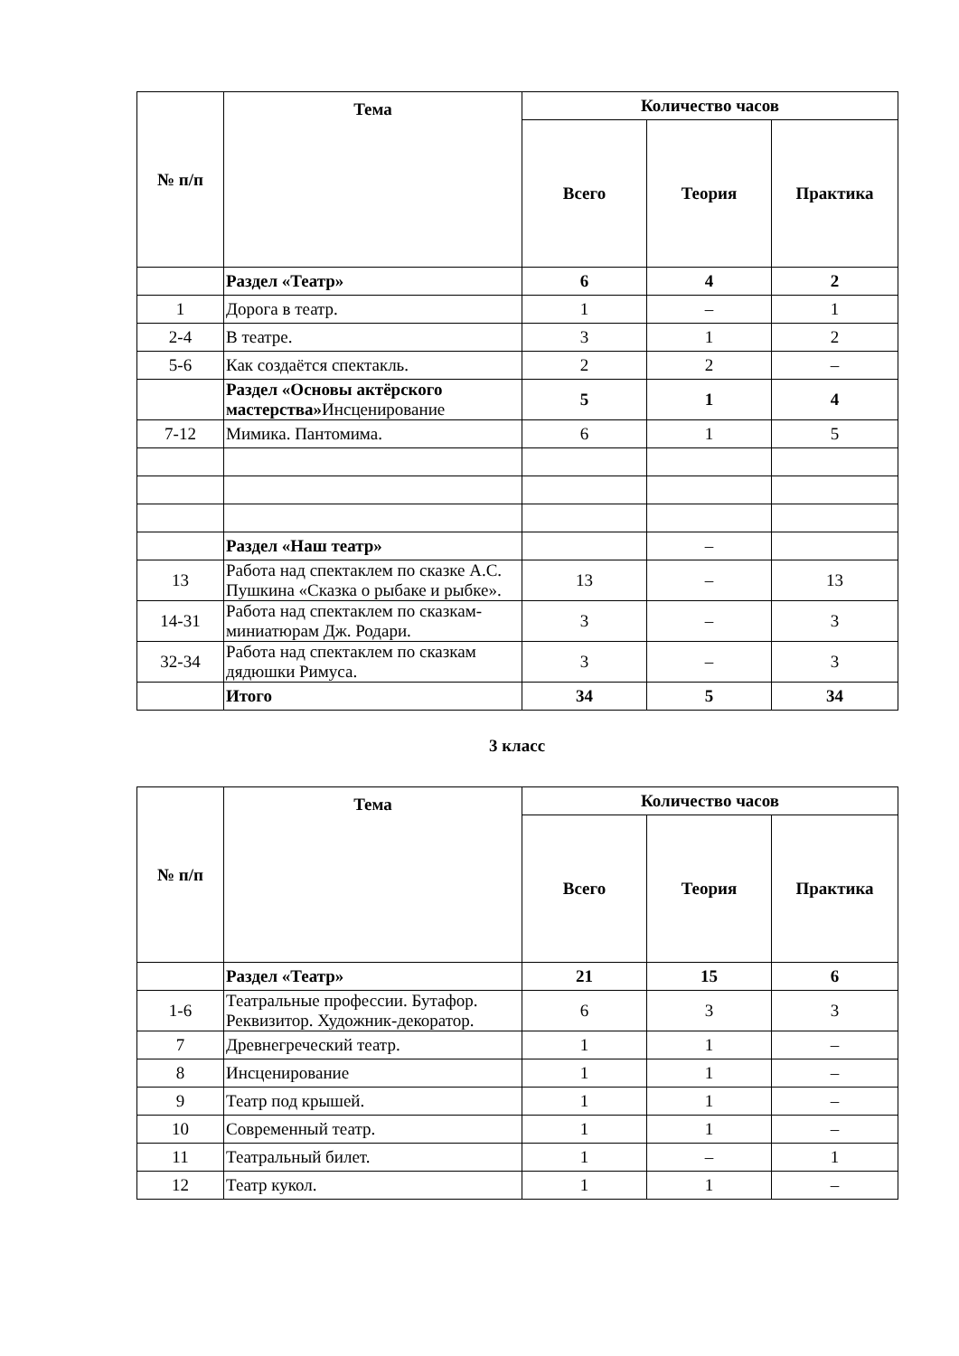| № п/п | Тема | Количество часов | | |
| --- | --- | --- | --- | --- |
| | | Всего | Теория | Практика |
| | Раздел «Театр» | 6 | 4 | 2 |
| 1 | Дорога в театр. | 1 | – | 1 |
| 2-4 | В театре. | 3 | 1 | 2 |
| 5-6 | Как создаётся спектакль. | 2 | 2 | – |
| | Раздел «Основы актёрского мастерства» Инсценирование | 5 | 1 | 4 |
| 7-12 | Мимика. Пантомима. | 6 | 1 | 5 |
| | Раздел «Наш театр» | | – | |
| 13 | Работа над спектаклем по сказке А.С. Пушкина «Сказка о рыбаке и рыбке». | 13 | – | 13 |
| 14-31 | Работа над спектаклем по сказкам-миниатюрам Дж. Родари. | 3 | – | 3 |
| 32-34 | Работа над спектаклем по сказкам дядюшки Римуса. | 3 | – | 3 |
| | Итого | 34 | 5 | 34 |
3 класс
| № п/п | Тема | Количество часов | | |
| --- | --- | --- | --- | --- |
| | | Всего | Теория | Практика |
| | Раздел «Театр» | 21 | 15 | 6 |
| 1-6 | Театральные профессии. Бутафор. Реквизитор. Художник-декоратор. | 6 | 3 | 3 |
| 7 | Древнегреческий театр. | 1 | 1 | – |
| 8 | Инсценирование | 1 | 1 | – |
| 9 | Театр под крышей. | 1 | 1 | – |
| 10 | Современный театр. | 1 | 1 | – |
| 11 | Театральный билет. | 1 | – | 1 |
| 12 | Театр кукол. | 1 | 1 | – |